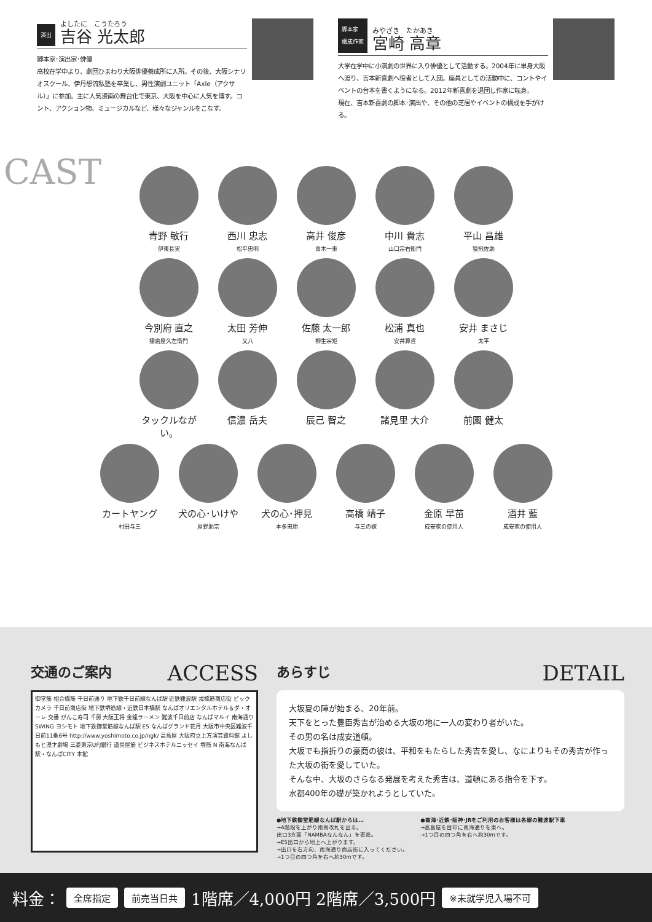演出 よしたに　こうたろう
吉谷 光太郎
脚本家･演出家･俳優
高校在学中より、劇団ひまわり大阪俳優養成所に入所。その後、大阪シナリオスクール、伊丹想流私塾を卒業し、男性演劇ユニット「Axle（アクサル）」に参加。主に人気漫画の舞台化で東京、大阪を中心に人気を博す。コント、アクション物、ミュージカルなど、様々なジャンルをこなす。
脚本家
構成作家 みやざき　たかあき
宮崎 高章
大学在学中に小演劇の世界に入り俳優として活動する。2004年に単身大阪へ渡り、吉本新喜劇へ役者として入団。座員としての活動中に、コントやイベントの台本を書くようになる。2012年新喜劇を退団し作家に転身。
現在、吉本新喜劇の脚本･演出や、その他の芝居やイベントの構成を手がける。
CAST
青野 敏行
伊東長実
西川 忠志
松平忠明
高井 俊彦
青木一重
中川 貴志
山口宗右衛門
平山 昌雄
猿飛佐助
今別府 直之
播磨屋久左衛門
太田 芳伸
又八
佐藤 太一郎
柳生宗矩
松浦 真也
安井算哲
安井 まさじ
太平
タックルながい。
信濃 岳夫 辰己 智之 諸見里 大介 前園 健太
カートヤング
村田与三
犬の心･いけや
屋野助宗
犬の心･押見
本多忠勝
高橋 靖子
与三の嫁
金原 早苗
成安家の使用人
酒井 藍
成安家の使用人
交通のご案内 ACCESS
御堂筋 相合橋筋 千日前通り 地下鉄千日前線なんば駅 近鉄難波駅 戎橋筋商店街 ビックカメラ 千日前商店街 地下鉄堺筋線・近鉄日本橋駅 なんばオリエンタルホテル＆ダ・オーレ 交番 がんこ寿司 千房 大阪王将 金龍ラーメン 難波千日前店 なんばマルイ 南海通り SWING ヨシモト 地下鉄御堂筋線なんば駅 E5 なんばグランド花月 大阪市中央区難波千日前11番6号 http://www.yoshimoto.co.jp/ngk/ 高島屋 大阪府立上方演芸資料館 よしもと漫才劇場 三菱東京UFJ銀行 道具屋筋 ビジネスホテルニッセイ 堺筋 N 南海なんば駅・なんばCITY 本館
あらすじ DETAIL
大坂夏の陣が始まる、20年前。
天下をとった豊臣秀吉が治める大坂の地に一人の変わり者がいた。
その男の名は成安道頓。
大坂でも指折りの豪商の彼は、平和をもたらした秀吉を愛し、なによりもその秀吉が作った大坂の街を愛していた。
そんな中、大坂のさらなる発展を考えた秀吉は、道頓にある指令を下す。
水都400年の礎が築かれようとしていた。
●地下鉄御堂筋線なんば駅からは…
→A階段を上がり南南改札を出る。
出口3方面「NAMBAなんなん」を直進。
→E5出口から地上へ上がります。
→出口を右方向、南海通り商店街に入ってください。
→1つ目の四つ角を右へ約30mです。
●南海･近鉄･阪神･JRをご利用のお客様は各線の難波駅下車
→高島屋を目印に南海通りを東へ。
→1つ目の四つ角を右へ約30mです。
料金： 全席指定 前売当日共 1階席／4,000円 2階席／3,500円 ※未就学児入場不可